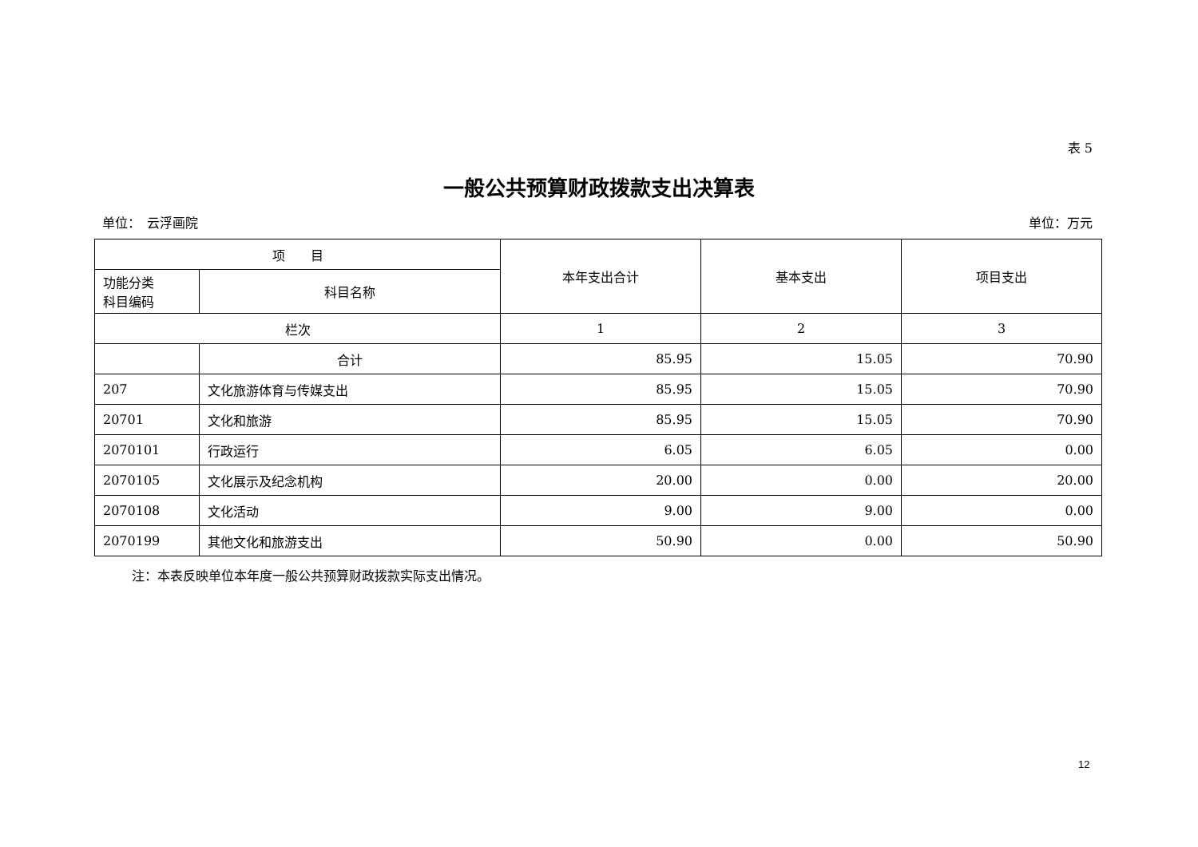表 5
一般公共预算财政拨款支出决算表
单位：　云浮画院 单位：万元
| 项 目 | | 本年支出合计 | 基本支出 | 项目支出 |
| --- | --- | --- | --- | --- |
| 功能分类 科目编码 | 科目名称 | | | |
| 栏次 | | 1 | 2 | 3 |
| | 合计 | 85.95 | 15.05 | 70.90 |
| 207 | 文化旅游体育与传媒支出 | 85.95 | 15.05 | 70.90 |
| 20701 | 文化和旅游 | 85.95 | 15.05 | 70.90 |
| 2070101 | 行政运行 | 6.05 | 6.05 | 0.00 |
| 2070105 | 文化展示及纪念机构 | 20.00 | 0.00 | 20.00 |
| 2070108 | 文化活动 | 9.00 | 9.00 | 0.00 |
| 2070199 | 其他文化和旅游支出 | 50.90 | 0.00 | 50.90 |
注：本表反映单位本年度一般公共预算财政拨款实际支出情况。
12